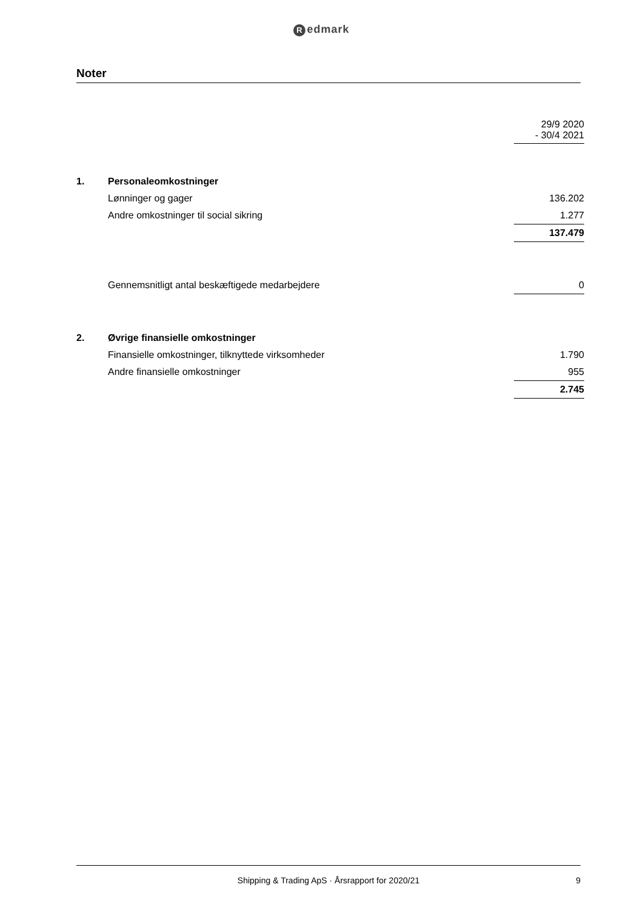Redmark
Noter
| | | 29/9 2020 - 30/4 2021 |
| 1. | Personaleomkostninger | |
| | Lønninger og gager | 136.202 |
| | Andre omkostninger til social sikring | 1.277 |
| | | 137.479 |
| | Gennemsnitligt antal beskæftigede medarbejdere | 0 |
| 2. | Øvrige finansielle omkostninger | |
| | Finansielle omkostninger, tilknyttede virksomheder | 1.790 |
| | Andre finansielle omkostninger | 955 |
| | | 2.745 |
Shipping & Trading ApS · Årsrapport for 2020/21 9